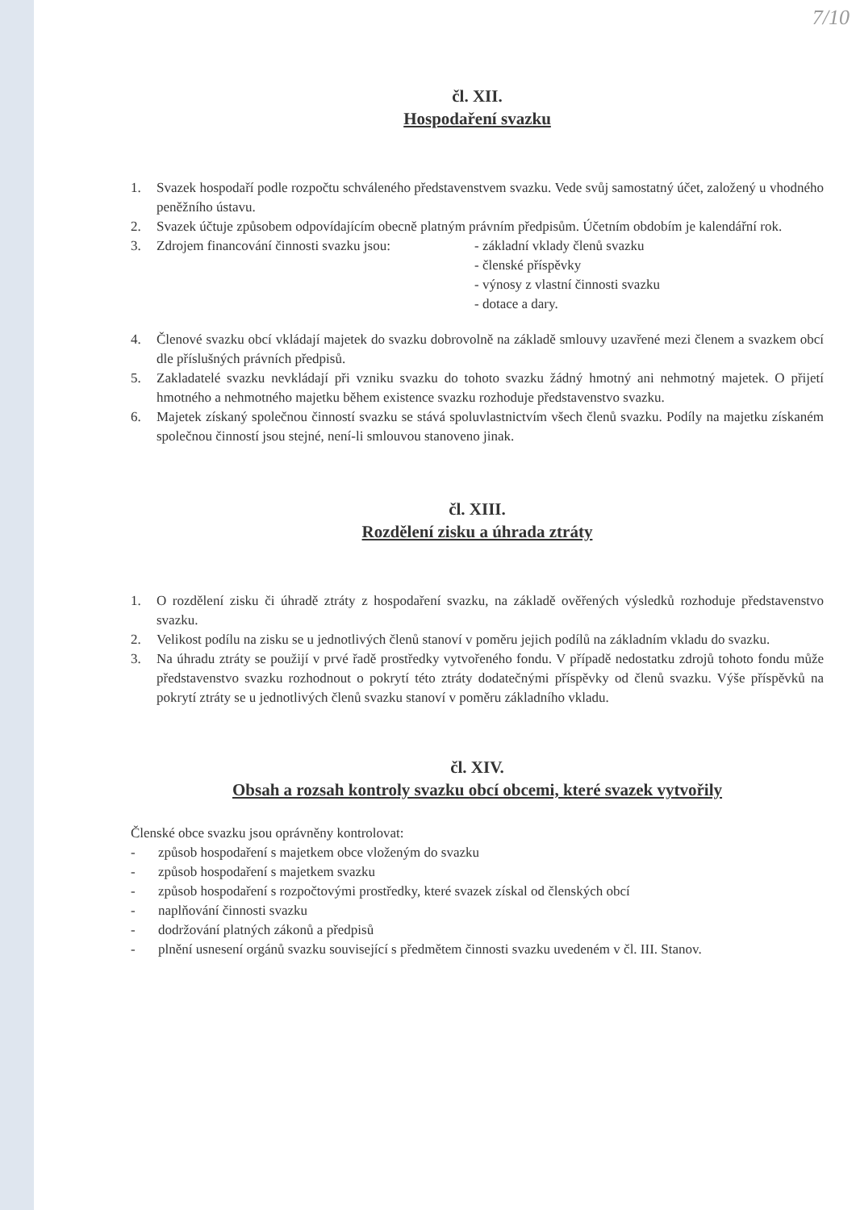7/10
čl. XII.
Hospodaření svazku
1. Svazek hospodaří podle rozpočtu schváleného představenstvem svazku. Vede svůj samostatný účet, založený u vhodného peněžního ústavu.
2. Svazek účtuje způsobem odpovídajícím obecně platným právním předpisům. Účetním obdobím je kalendářní rok.
3. Zdrojem financování činnosti svazku jsou: - základní vklady členů svazku
- členské příspěvky
- výnosy z vlastní činnosti svazku
- dotace a dary.
4. Členové svazku obcí vkládají majetek do svazku dobrovolně na základě smlouvy uzavřené mezi členem a svazkem obcí dle příslušných právních předpisů.
5. Zakladatelé svazku nevkládají při vzniku svazku do tohoto svazku žádný hmotný ani nehmotný majetek. O přijetí hmotného a nehmotného majetku během existence svazku rozhoduje představenstvo svazku.
6. Majetek získaný společnou činností svazku se stává spoluvlastnictvím všech členů svazku. Podíly na majetku získaném společnou činností jsou stejné, není-li smlouvou stanoveno jinak.
čl. XIII.
Rozdělení zisku a úhrada ztráty
1. O rozdělení zisku či úhradě ztráty z hospodaření svazku, na základě ověřených výsledků rozhoduje představenstvo svazku.
2. Velikost podílu na zisku se u jednotlivých členů stanoví v poměru jejich podílů na základním vkladu do svazku.
3. Na úhradu ztráty se použijí v prvé řadě prostředky vytvořeného fondu. V případě nedostatku zdrojů tohoto fondu může představenstvo svazku rozhodnout o pokrytí této ztráty dodatečnými příspěvky od členů svazku. Výše příspěvků na pokrytí ztráty se u jednotlivých členů svazku stanoví v poměru základního vkladu.
čl. XIV.
Obsah a rozsah kontroly svazku obcí obcemi, které svazek vytvořily
Členské obce svazku jsou oprávněny kontrolovat:
- způsob hospodaření s majetkem obce vloženým do svazku
- způsob hospodaření s majetkem svazku
- způsob hospodaření s rozpočtovými prostředky, které svazek získal od členských obcí
- naplňování činnosti svazku
- dodržování platných zákonů a předpisů
- plnění usnesení orgánů svazku související s předmětem činnosti svazku uvedeném v čl. III. Stanov.